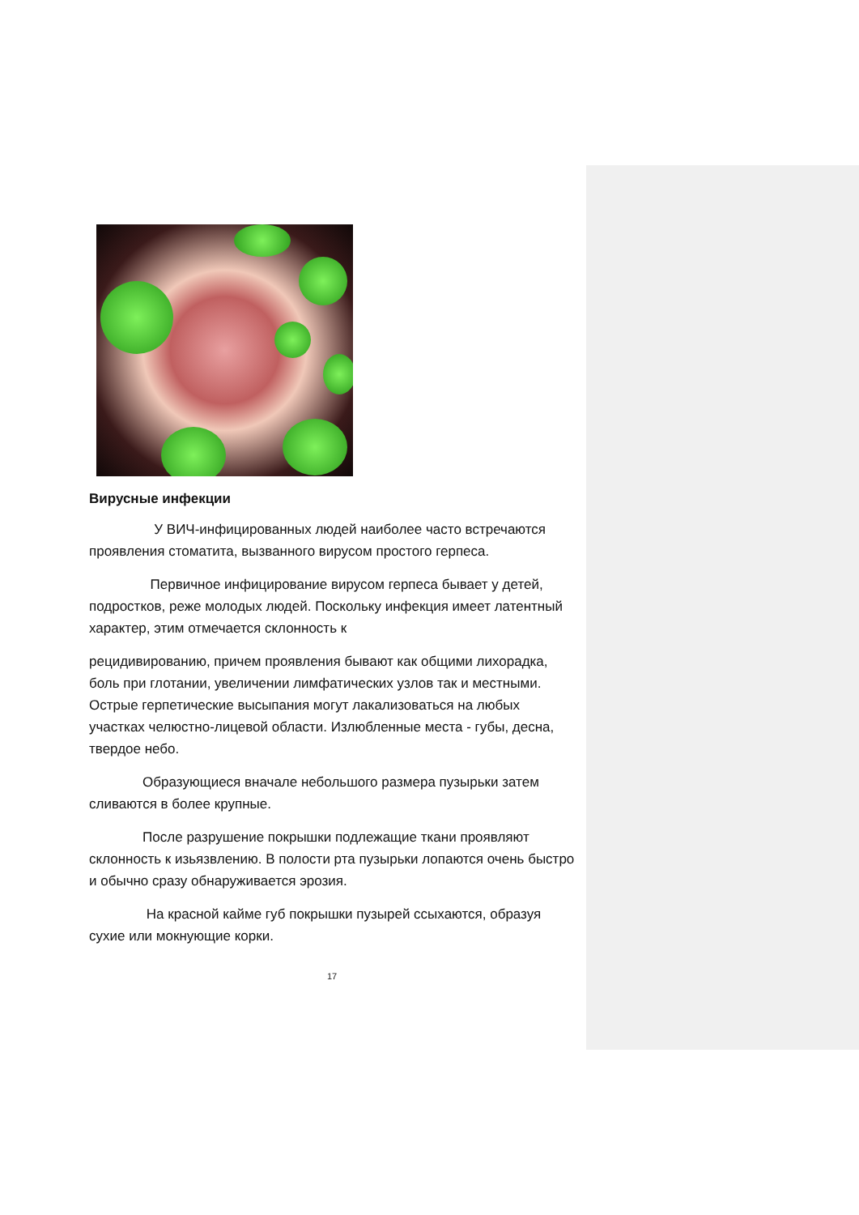Вирусные инфекции
У ВИЧ-инфицированных людей наиболее часто встречаются проявления стоматита, вызванного вирусом простого герпеса.
Первичное инфицирование вирусом герпеса бывает у детей, подростков, реже молодых людей. Поскольку инфекция имеет латентный характер, этим отмечается склонность к
рецидивированию, причем проявления бывают как общими лихорадка, боль при глотании, увеличении лимфатических узлов так и местными. Острые герпетические высыпания могут лакализоваться на любых участках челюстно-лицевой области. Излюбленные места - губы, десна, твердое небо.
Образующиеся вначале небольшого размера пузырьки затем сливаются в более крупные.
После разрушение покрышки подлежащие ткани проявляют склонность к изьязвлению. В полости рта пузырьки лопаются очень быстро и обычно сразу обнаруживается эрозия.
На красной кайме губ покрышки пузырей ссыхаются, образуя сухие или мокнующие корки.
17